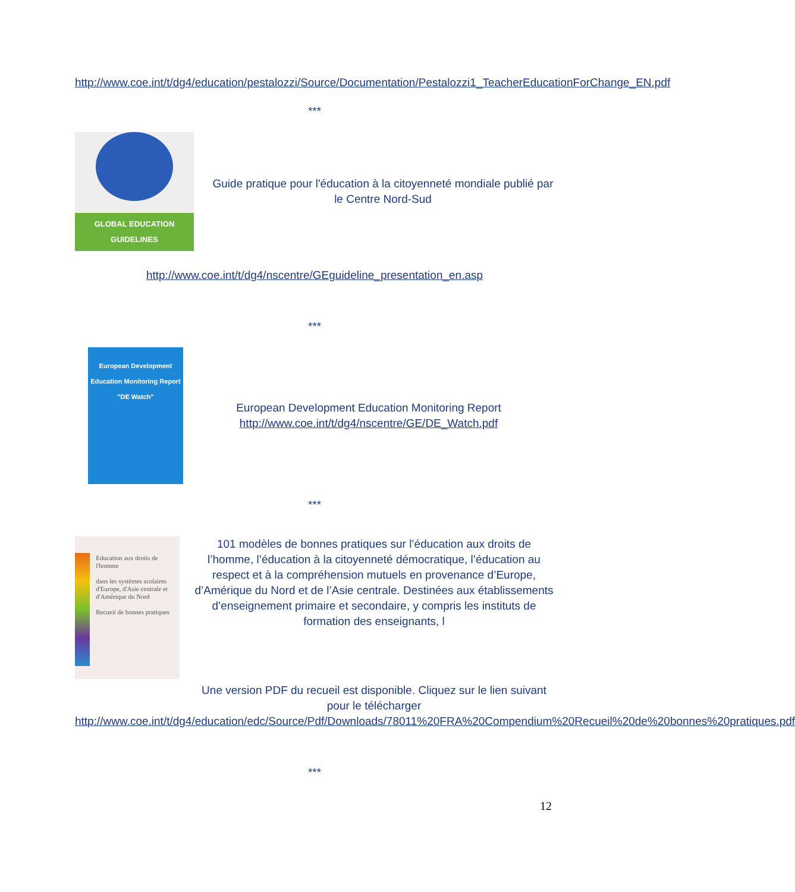http://www.coe.int/t/dg4/education/pestalozzi/Source/Documentation/Pestalozzi1_TeacherEducationForChange_EN.pdf
***
GLOBAL EDUCATION GUIDELINES
Guide pratique pour l'éducation à la citoyenneté mondiale publié par le Centre Nord-Sud
http://www.coe.int/t/dg4/nscentre/GEguideline_presentation_en.asp
***
European Development
Education Monitoring Report
"DE Watch"
European Development Education Monitoring Report
http://www.coe.int/t/dg4/nscentre/GE/DE_Watch.pdf
***
Education aux droits de l'homme
dans les systèmes scolaires d'Europe, d'Asie centrale et d'Amérique du Nord
Recueil de bonnes pratiques
101 modèles de bonnes pratiques sur l’éducation aux droits de l’homme, l’éducation à la citoyenneté démocratique, l’éducation au respect et à la compréhension mutuels en provenance d’Europe, d’Amérique du Nord et de l’Asie centrale. Destinées aux établissements d’enseignement primaire et secondaire, y compris les instituts de formation des enseignants, l
Une version PDF du recueil est disponible. Cliquez sur le lien suivant pour le télécharger
http://www.coe.int/t/dg4/education/edc/Source/Pdf/Downloads/78011%20FRA%20Compendium%20Recueil%20de%20bonnes%20pratiques.pdf
***
12